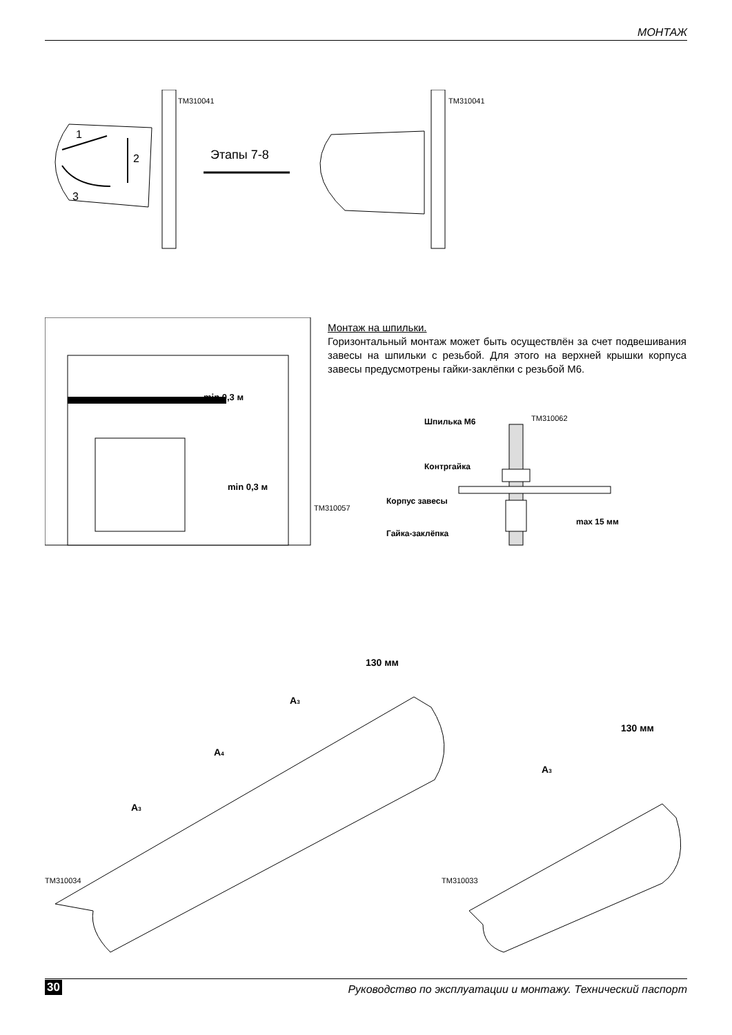МОНТАЖ
1
2
3
Этапы 7-8
TM310041 TM310041
min 0,3 м
min 0,3 м
TM310057
Монтаж на шпильки.
Горизонтальный монтаж может быть осуществлён за счет подвешивания завесы на шпильки с резьбой. Для этого на верхней крышки корпуса завесы предусмотрены гайки-заклёпки с резьбой М6.
Шпилька М6
Контргайка
Корпус завесы
Гайка-заклёпка
max 15 мм
TM310062
130 мм
A3
A4
A3
130 мм
A3
TM310034 TM310033
30 Руководство по эксплуатации и монтажу. Технический паспорт